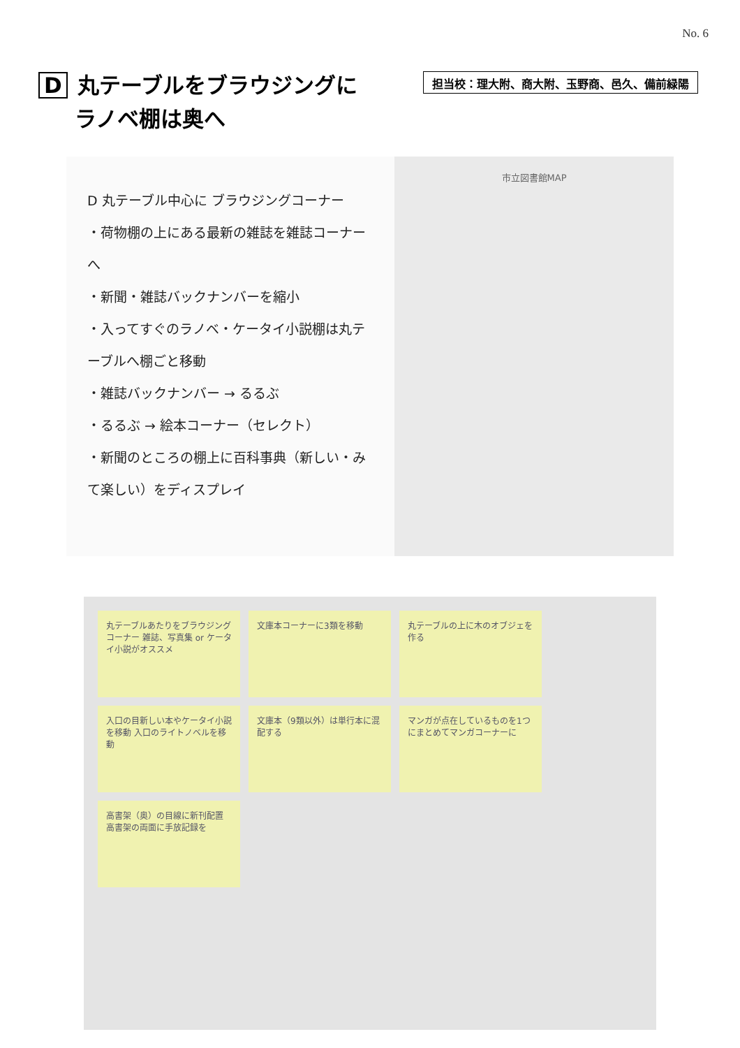No. 6
D丸テーブルをブラウジングに
ラノベ棚は奥へ
担当校：理大附、商大附、玉野商、邑久、備前緑陽
D 丸テーブル中心に ブラウジングコーナー
・荷物棚の上にある最新の雑誌を雑誌コーナーへ
・新聞・雑誌バックナンバーを縮小
・入ってすぐのラノベ・ケータイ小説棚は丸テーブルへ棚ごと移動
・雑誌バックナンバー → るるぶ
・るるぶ → 絵本コーナー（セレクト）
・新聞のところの棚上に百科事典（新しい・みて楽しい）をディスプレイ
市立図書館MAP
丸テーブルあたりをブラウジングコーナー 雑誌、写真集 or ケータイ小説がオススメ
文庫本コーナーに3類を移動
丸テーブルの上に木のオブジェを作る
入口の目新しい本やケータイ小説を移動 入口のライトノベルを移動
文庫本（9類以外）は単行本に混配する
マンガが点在しているものを1つにまとめてマンガコーナーに
高書架（奥）の目線に新刊配置 高書架の両面に手放記録を